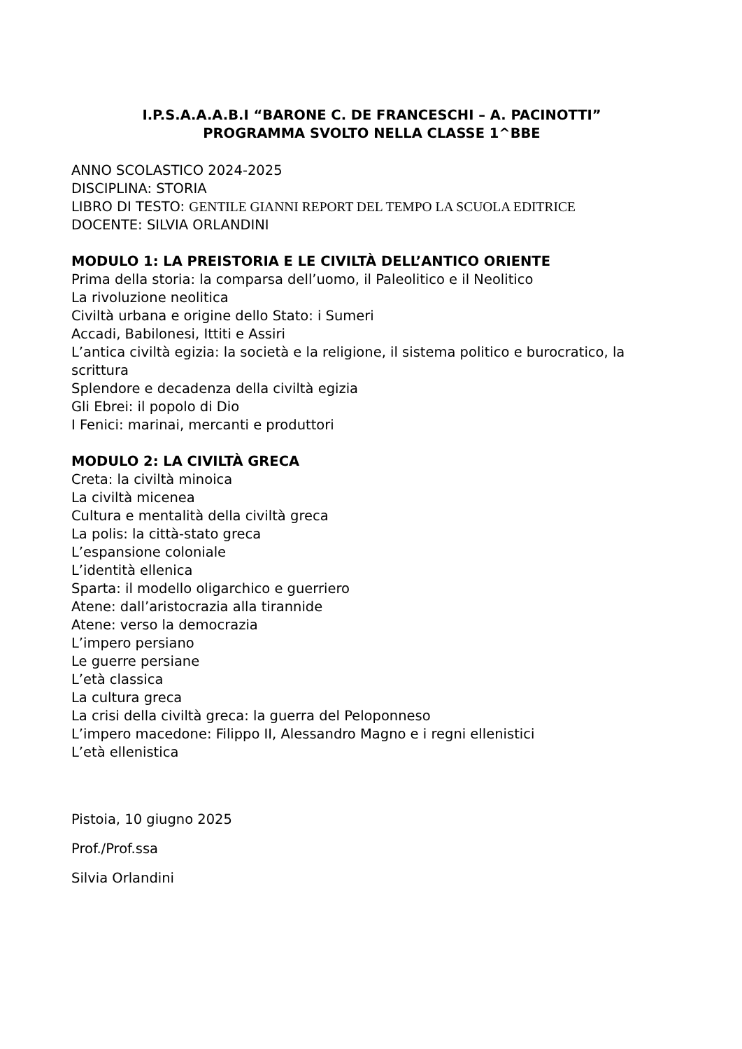I.P.S.A.A.A.B.I “BARONE C. DE FRANCESCHI – A. PACINOTTI”
PROGRAMMA SVOLTO NELLA CLASSE 1^BBE
ANNO SCOLASTICO 2024-2025
DISCIPLINA: STORIA
LIBRO DI TESTO: GENTILE GIANNI REPORT DEL TEMPO LA SCUOLA EDITRICE
DOCENTE: SILVIA ORLANDINI
MODULO 1: LA PREISTORIA E LE CIVILTÀ DELL’ANTICO ORIENTE
Prima della storia: la comparsa dell’uomo, il Paleolitico e il Neolitico
La rivoluzione neolitica
Civiltà urbana e origine dello Stato: i Sumeri
Accadi, Babilonesi, Ittiti e Assiri
L’antica civiltà egizia: la società e la religione, il sistema politico e burocratico, la scrittura
Splendore e decadenza della civiltà egizia
Gli Ebrei: il popolo di Dio
I Fenici: marinai, mercanti e produttori
MODULO 2: LA CIVILTÀ GRECA
Creta: la civiltà minoica
La civiltà micenea
Cultura e mentalità della civiltà greca
La polis: la città-stato greca
L’espansione coloniale
L’identità ellenica
Sparta: il modello oligarchico e guerriero
Atene: dall’aristocrazia alla tirannide
Atene: verso la democrazia
L’impero persiano
Le guerre persiane
L’età classica
La cultura greca
La crisi della civiltà greca: la guerra del Peloponneso
L’impero macedone: Filippo II, Alessandro Magno e i regni ellenistici
L’età ellenistica
Pistoia, 10 giugno 2025
Prof./Prof.ssa
Silvia Orlandini